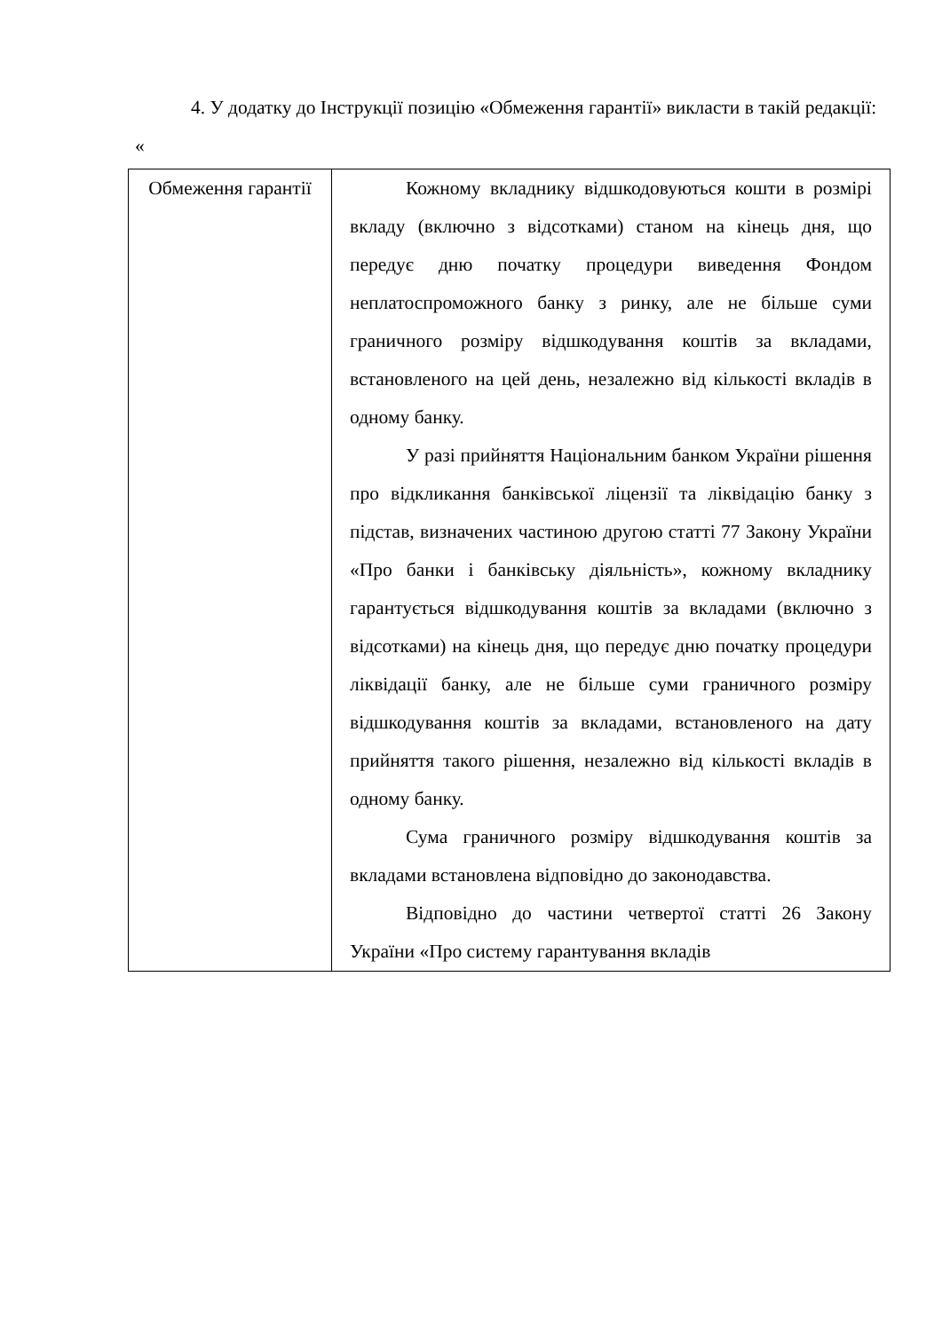4. У додатку до Інструкції позицію «Обмеження гарантії» викласти в такій редакції:
«
| Обмеження гарантії | Кожному вкладнику відшкодовуються кошти в розмірі вкладу (включно з відсотками) станом на кінець дня, що передує дню початку процедури виведення Фондом неплатоспроможного банку з ринку, але не більше суми граничного розміру відшкодування коштів за вкладами, встановленого на цей день, незалежно від кількості вкладів в одному банку. У разі прийняття Національним банком України рішення про відкликання банківської ліцензії та ліквідацію банку з підстав, визначених частиною другою статті 77 Закону України «Про банки і банківську діяльність», кожному вкладнику гарантується відшкодування коштів за вкладами (включно з відсотками) на кінець дня, що передує дню початку процедури ліквідації банку, але не більше суми граничного розміру відшкодування коштів за вкладами, встановленого на дату прийняття такого рішення, незалежно від кількості вкладів в одному банку. Сума граничного розміру відшкодування коштів за вкладами встановлена відповідно до законодавства. Відповідно до частини четвертої статті 26 Закону України «Про систему гарантування вкладів |